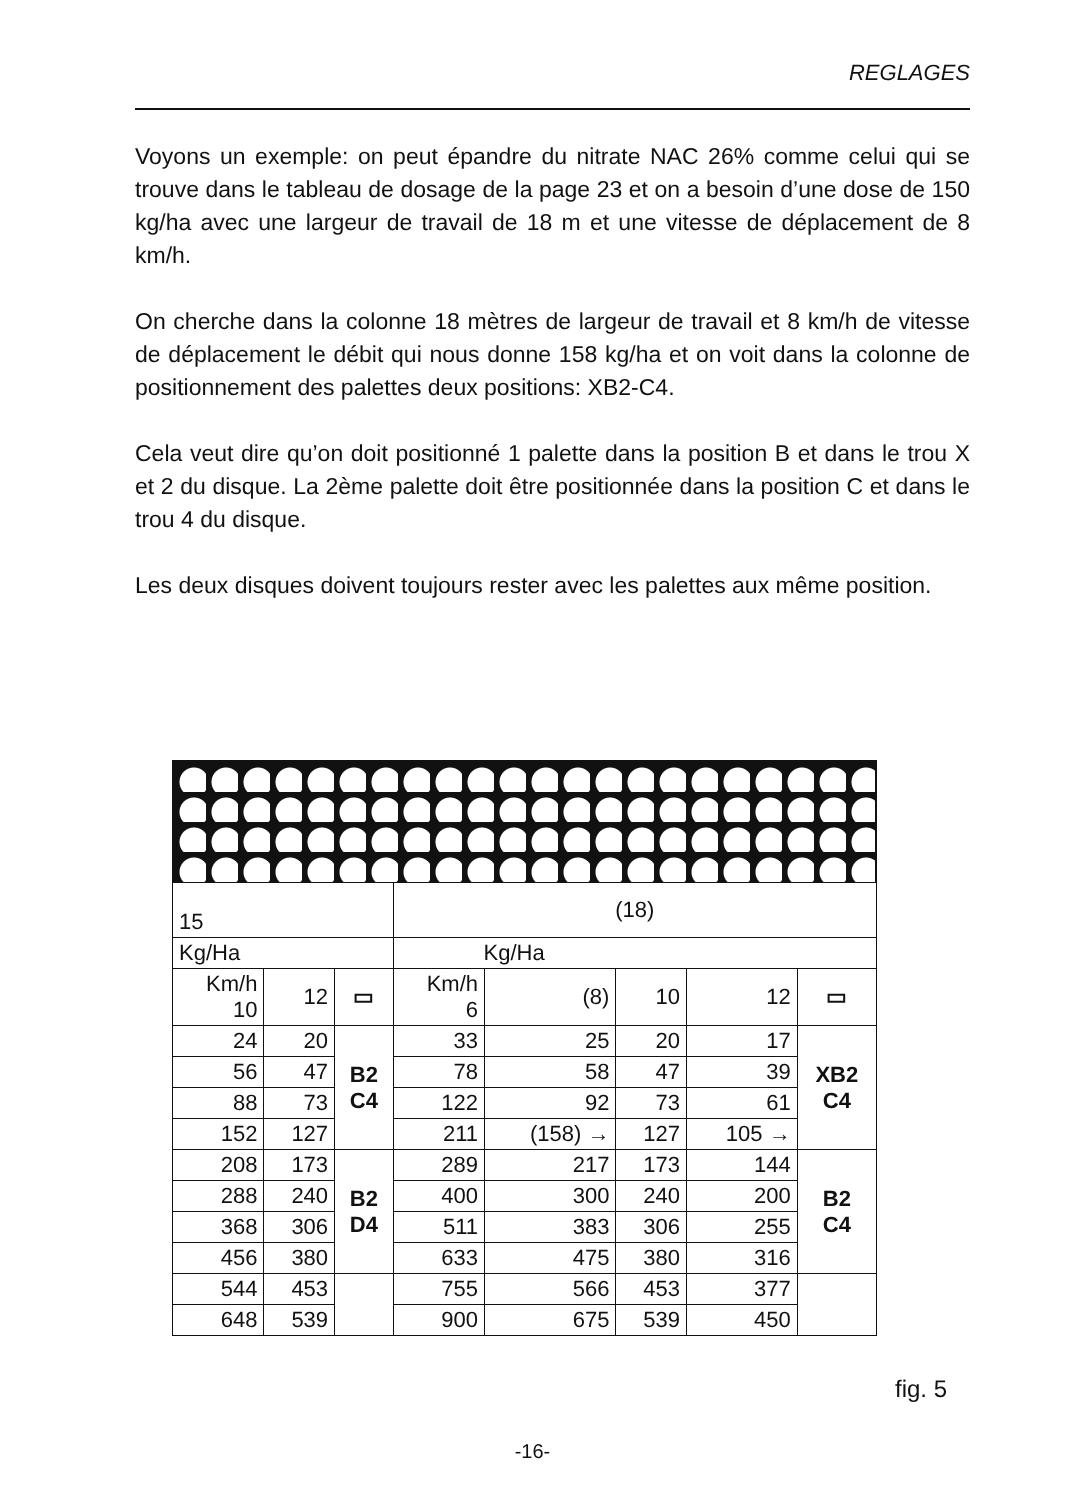REGLAGES
Voyons un exemple: on peut épandre du nitrate NAC 26% comme celui qui se trouve dans le tableau de dosage de la page 23 et on a besoin d’une dose de 150 kg/ha avec une largeur de travail de 18 m et une vitesse de déplacement de 8 km/h.
On cherche dans la colonne 18 mètres de largeur de travail et 8 km/h de vitesse de déplacement le débit qui nous donne 158 kg/ha et on voit dans la colonne de positionnement des palettes deux positions: XB2-C4.
Cela veut dire qu’on doit positionné 1 palette dans la position B et dans le trou X et 2 du disque. La 2ème palette doit être positionnée dans la position C et dans le trou 4 du disque.
Les deux disques doivent toujours rester avec les palettes aux même position.
| 15 | | | (18) | | | | |
| Kg/Ha | | | Kg/Ha | | | | |
| Km/h 10 | 12 | ▭ | Km/h 6 | (8) | 10 | 12 | ▭ |
| 24 | 20 | B2 C4 | 33 | 25 | 20 | 17 | XB2 C4 |
| 56 | 47 | | 78 | 58 | 47 | 39 | |
| 88 | 73 | | 122 | 92 | 73 | 61 | |
| 152 | 127 | | 211 | (158) → | 127 | 105 → | |
| 208 | 173 | B2 D4 | 289 | 217 | 173 | 144 | B2 C4 |
| 288 | 240 | | 400 | 300 | 240 | 200 | |
| 368 | 306 | | 511 | 383 | 306 | 255 | |
| 456 | 380 | | 633 | 475 | 380 | 316 | |
| 544 | 453 | | 755 | 566 | 453 | 377 | |
| 648 | 539 | | 900 | 675 | 539 | 450 | |
fig. 5
-16-